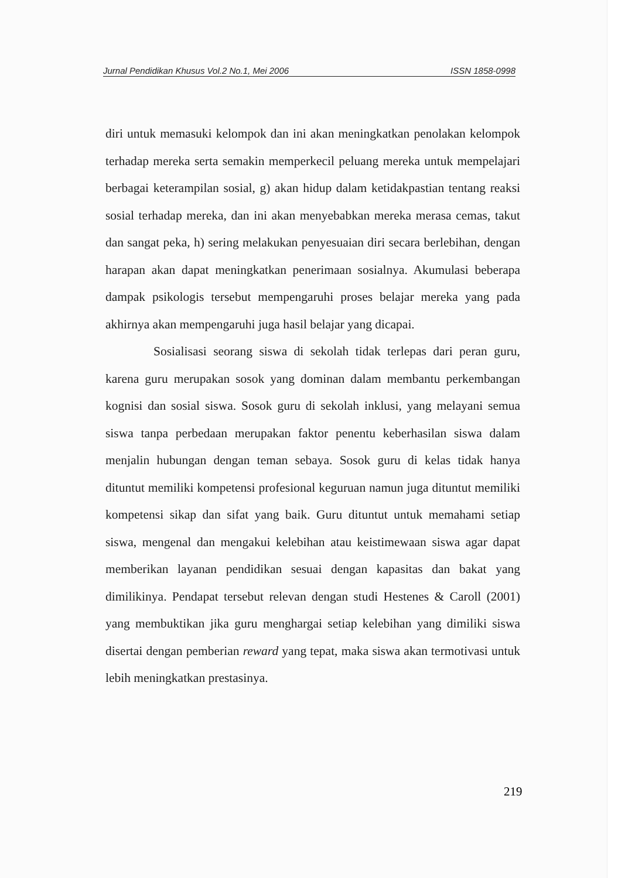Jurnal Pendidikan Khusus Vol.2 No.1, Mei 2006 ISSN 1858-0998
diri untuk memasuki kelompok dan ini akan meningkatkan penolakan kelompok terhadap mereka serta semakin memperkecil peluang mereka untuk mempelajari berbagai keterampilan sosial, g) akan hidup dalam ketidakpastian tentang reaksi sosial terhadap mereka, dan ini akan menyebabkan mereka merasa cemas, takut dan sangat peka, h) sering melakukan penyesuaian diri secara berlebihan, dengan harapan akan dapat meningkatkan penerimaan sosialnya. Akumulasi beberapa dampak psikologis tersebut mempengaruhi proses belajar mereka yang pada akhirnya akan mempengaruhi juga hasil belajar yang dicapai.
Sosialisasi seorang siswa di sekolah tidak terlepas dari peran guru, karena guru merupakan sosok yang dominan dalam membantu perkembangan kognisi dan sosial siswa. Sosok guru di sekolah inklusi, yang melayani semua siswa tanpa perbedaan merupakan faktor penentu keberhasilan siswa dalam menjalin hubungan dengan teman sebaya. Sosok guru di kelas tidak hanya dituntut memiliki kompetensi profesional keguruan namun juga dituntut memiliki kompetensi sikap dan sifat yang baik. Guru dituntut untuk memahami setiap siswa, mengenal dan mengakui kelebihan atau keistimewaan siswa agar dapat memberikan layanan pendidikan sesuai dengan kapasitas dan bakat yang dimilikinya. Pendapat tersebut relevan dengan studi Hestenes & Caroll (2001) yang membuktikan jika guru menghargai setiap kelebihan yang dimiliki siswa disertai dengan pemberian reward yang tepat, maka siswa akan termotivasi untuk lebih meningkatkan prestasinya.
219